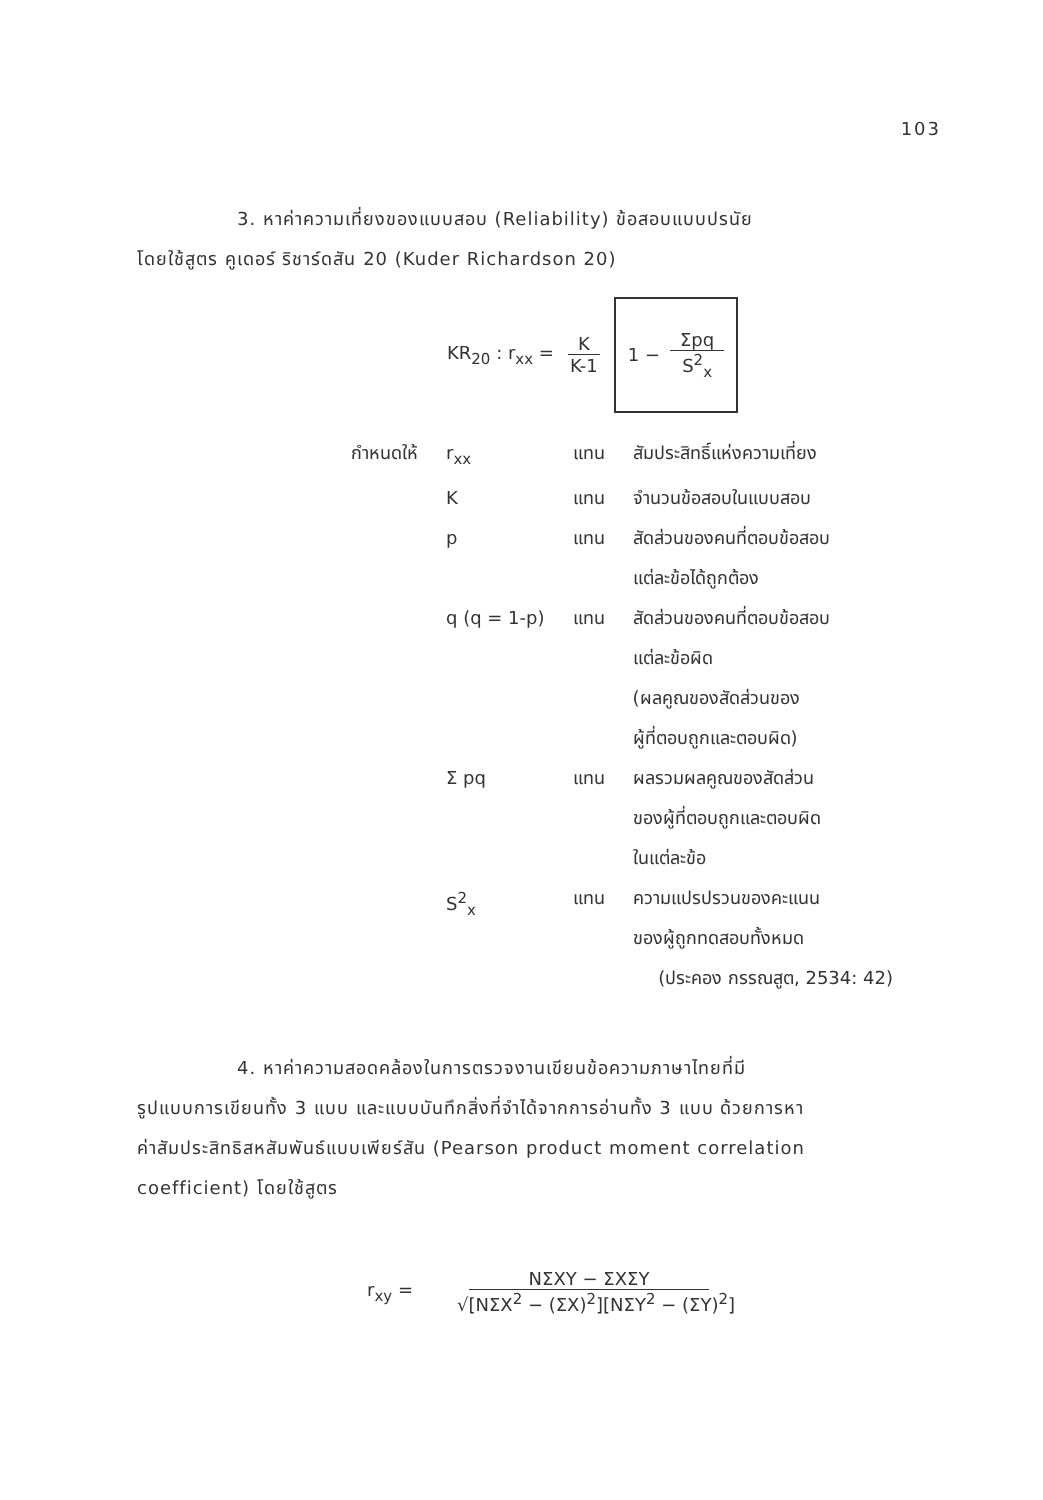103
3. หาค่าความเที่ยงของแบบสอบ (Reliability) ข้อสอบแบบปรนัย
โดยใช้สูตร คูเดอร์ ริชาร์ดสัน 20 (Kuder Richardson 20)
KR<sub>20</sub> : r<sub>xx</sub> = K K-1 1 − Σpq S<sup>2</sup><sub>x</sub>
| กำหนดให้ | r<sub>xx</sub> | แทน | สัมประสิทธิ์แห่งความเที่ยง |
| | K | แทน | จำนวนข้อสอบในแบบสอบ |
| | p | แทน | สัดส่วนของคนที่ตอบข้อสอบ แต่ละข้อได้ถูกต้อง |
| | q (q = 1-p) | แทน | สัดส่วนของคนที่ตอบข้อสอบ แต่ละข้อผิด (ผลคูณของสัดส่วนของ ผู้ที่ตอบถูกและตอบผิด) |
| | Σ pq | แทน | ผลรวมผลคูณของสัดส่วน ของผู้ที่ตอบถูกและตอบผิด ในแต่ละข้อ |
| | S<sup>2</sup><sub>x</sub> | แทน | ความแปรปรวนของคะแนน ของผู้ถูกทดสอบทั้งหมด |
(ประคอง กรรณสูต, 2534: 42)
4. หาค่าความสอดคล้องในการตรวจงานเขียนข้อความภาษาไทยที่มี
รูปแบบการเขียนทั้ง 3 แบบ และแบบบันทึกสิ่งที่จำได้จากการอ่านทั้ง 3 แบบ ด้วยการหา
ค่าสัมประสิทธิสหสัมพันธ์แบบเพียร์สัน (Pearson product moment correlation
coefficient) โดยใช้สูตร
r<sub>xy</sub> = NΣXY − ΣXΣY √[NΣX<sup>2</sup> − (ΣX)<sup>2</sup>][NΣY<sup>2</sup> − (ΣY)<sup>2</sup>]